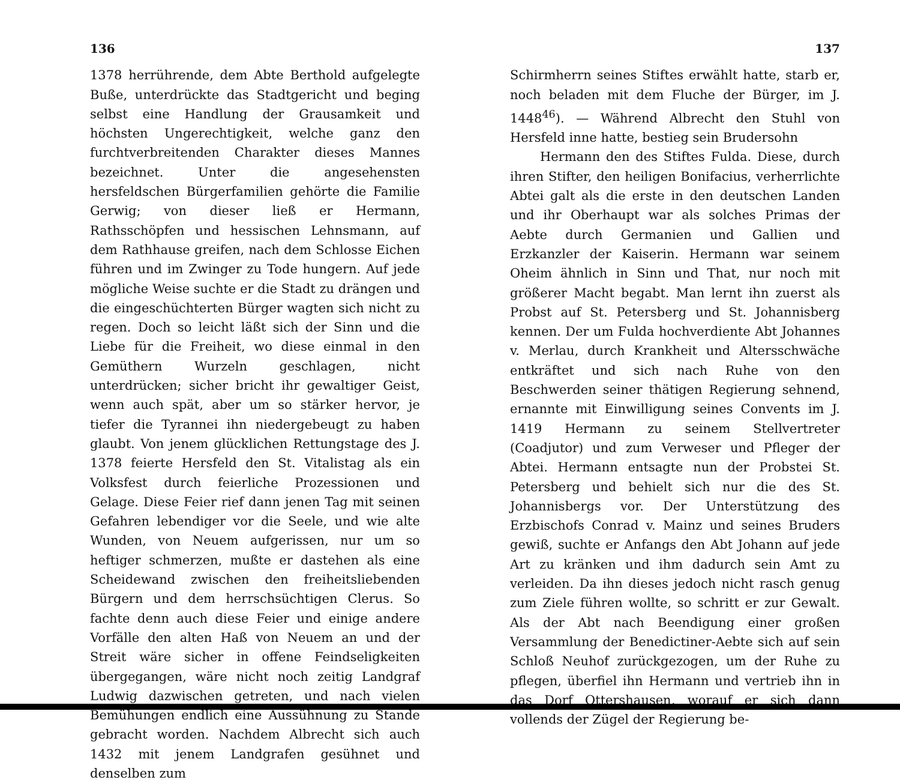136
1378 herrührende, dem Abte Berthold aufgelegte Buße, unterdrückte das Stadtgericht und beging selbst eine Handlung der Grausamkeit und höchsten Ungerechtigkeit, welche ganz den furchtverbreitenden Charakter dieses Mannes bezeichnet. Unter die angesehensten hersfeldschen Bürgerfamilien gehörte die Familie Gerwig; von dieser ließ er Hermann, Rathsschöpfen und hessischen Lehnsmann, auf dem Rathhause greifen, nach dem Schlosse Eichen führen und im Zwinger zu Tode hungern. Auf jede mögliche Weise suchte er die Stadt zu drängen und die eingeschüchterten Bürger wagten sich nicht zu regen. Doch so leicht läßt sich der Sinn und die Liebe für die Freiheit, wo diese einmal in den Gemüthern Wurzeln geschlagen, nicht unterdrücken; sicher bricht ihr gewaltiger Geist, wenn auch spät, aber um so stärker hervor, je tiefer die Tyrannei ihn niedergebeugt zu haben glaubt. Von jenem glücklichen Rettungstage des J. 1378 feierte Hersfeld den St. Vitalistag als ein Volksfest durch feierliche Prozessionen und Gelage. Diese Feier rief dann jenen Tag mit seinen Gefahren lebendiger vor die Seele, und wie alte Wunden, von Neuem aufgerissen, nur um so heftiger schmerzen, mußte er dastehen als eine Scheidewand zwischen den freiheitsliebenden Bürgern und dem herrschsüchtigen Clerus. So fachte denn auch diese Feier und einige andere Vorfälle den alten Haß von Neuem an und der Streit wäre sicher in offene Feindseligkeiten übergegangen, wäre nicht noch zeitig Landgraf Ludwig dazwischen getreten, und nach vielen Bemühungen endlich eine Aussühnung zu Stande gebracht worden. Nachdem Albrecht sich auch 1432 mit jenem Landgrafen gesühnet und denselben zum
137
Schirmherrn seines Stiftes erwählt hatte, starb er, noch beladen mit dem Fluche der Bürger, im J. 1448<sup>46</sup>). — Während Albrecht den Stuhl von Hersfeld inne hatte, bestieg sein Brudersohn
Hermann den des Stiftes Fulda. Diese, durch ihren Stifter, den heiligen Bonifacius, verherrlichte Abtei galt als die erste in den deutschen Landen und ihr Oberhaupt war als solches Primas der Aebte durch Germanien und Gallien und Erzkanzler der Kaiserin. Hermann war seinem Oheim ähnlich in Sinn und That, nur noch mit größerer Macht begabt. Man lernt ihn zuerst als Probst auf St. Petersberg und St. Johannisberg kennen. Der um Fulda hochverdiente Abt Johannes v. Merlau, durch Krankheit und Altersschwäche entkräftet und sich nach Ruhe von den Beschwerden seiner thätigen Regierung sehnend, ernannte mit Einwilligung seines Convents im J. 1419 Hermann zu seinem Stellvertreter (Coadjutor) und zum Verweser und Pfleger der Abtei. Hermann entsagte nun der Probstei St. Petersberg und behielt sich nur die des St. Johannisbergs vor. Der Unterstützung des Erzbischofs Conrad v. Mainz und seines Bruders gewiß, suchte er Anfangs den Abt Johann auf jede Art zu kränken und ihm dadurch sein Amt zu verleiden. Da ihn dieses jedoch nicht rasch genug zum Ziele führen wollte, so schritt er zur Gewalt. Als der Abt nach Beendigung einer großen Versammlung der Benedictiner-Aebte sich auf sein Schloß Neuhof zurückgezogen, um der Ruhe zu pflegen, überfiel ihn Hermann und vertrieb ihn in das Dorf Ottershausen, worauf er sich dann vollends der Zügel der Regierung be-